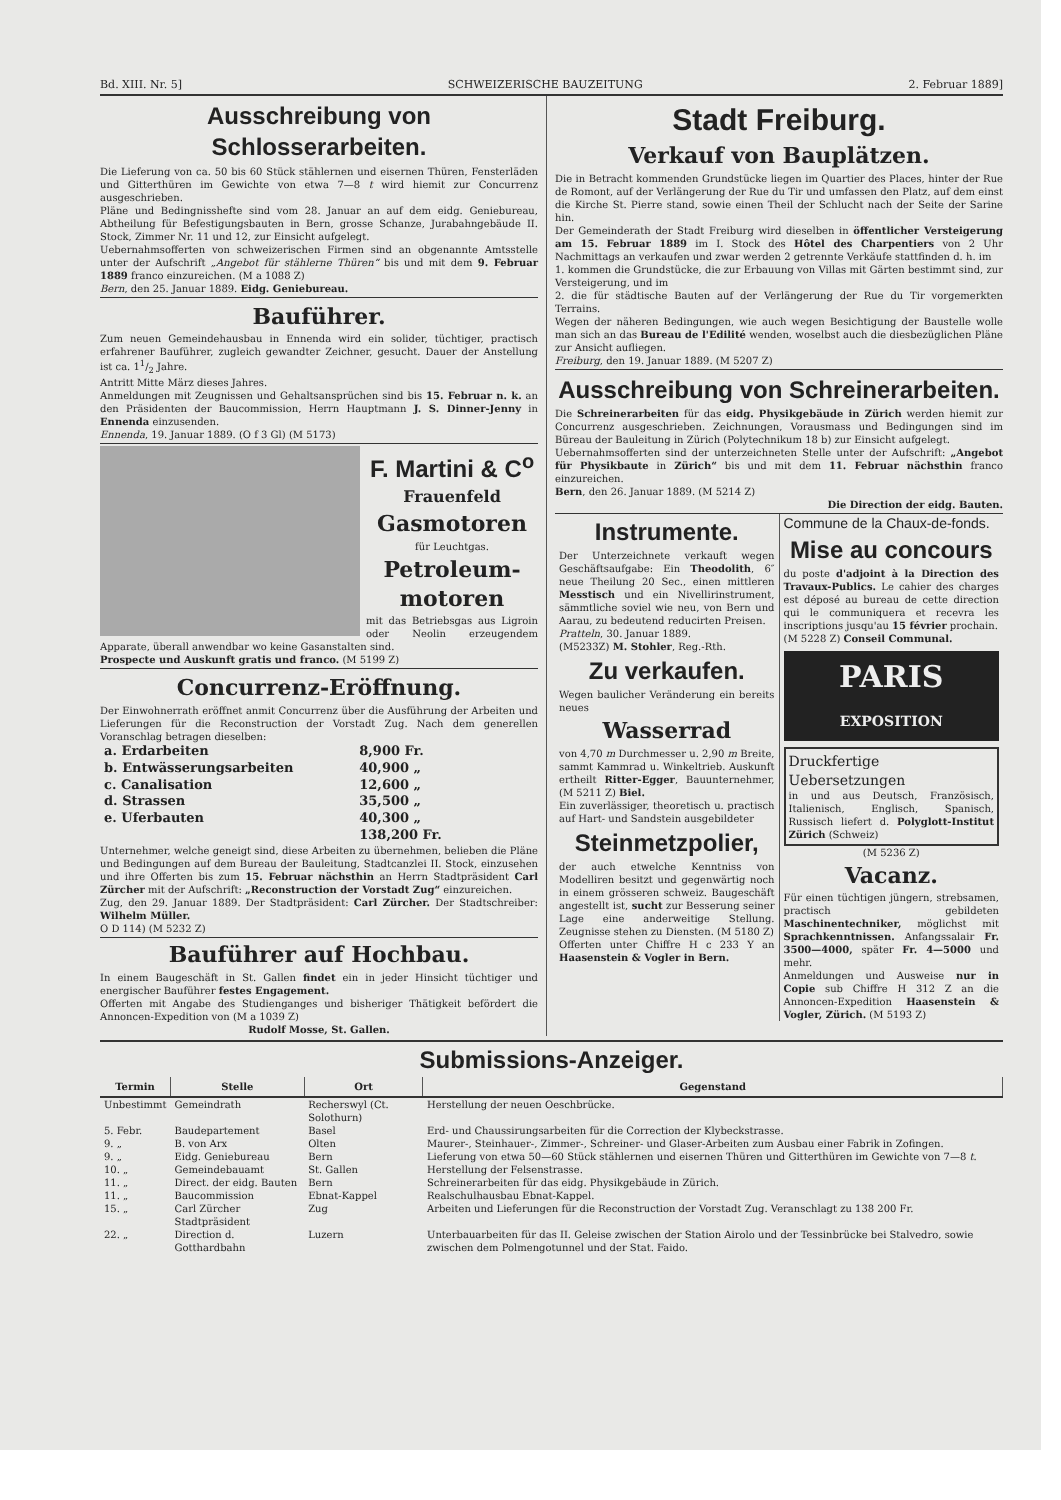Bd. XIII. Nr. 5] SCHWEIZERISCHE BAUZEITUNG 2. Februar 1889]
Ausschreibung von Schlosserarbeiten.
Die Lieferung von ca. 50 bis 60 Stück stählernen und eisernen Thüren, Fensterläden und Gitterthüren im Gewichte von etwa 7—8 t wird hiemit zur Concurrenz ausgeschrieben.
Pläne und Bedingnisshefte sind vom 28. Januar an auf dem eidg. Geniebureau, Abtheilung für Befestigungsbauten in Bern, grosse Schanze, Jurabahngebäude II. Stock, Zimmer Nr. 11 und 12, zur Einsicht aufgelegt.
Uebernahmsofferten von schweizerischen Firmen sind an obgenannte Amtsstelle unter der Aufschrift „Angebot für stählerne Thüren“ bis und mit dem 9. Februar 1889 franco einzureichen. (M a 1088 Z)
Bern, den 25. Januar 1889. Eidg. Geniebureau.
Bauführer.
Zum neuen Gemeindehausbau in Ennenda wird ein solider, tüchtiger, practisch erfahrener Bauführer, zugleich gewandter Zeichner, gesucht. Dauer der Anstellung ist ca. 11/2 Jahre.
Antritt Mitte März dieses Jahres.
Anmeldungen mit Zeugnissen und Gehaltsansprüchen sind bis 15. Februar n. k. an den Präsidenten der Baucommission, Herrn Hauptmann J. S. Dinner-Jenny in Ennenda einzusenden.
Ennenda, 19. Januar 1889. (O f 3 Gl) (M 5173)
F. Martini & C<sup>o</sup>
Frauenfeld
Gasmotoren
für Leuchtgas.
Petroleum-motoren
mit das Betriebsgas aus Ligroin oder Neolin erzeugendem Apparate, überall anwendbar wo keine Gasanstalten sind.
Prospecte und Auskunft gratis und franco. (M 5199 Z)
Concurrenz-Eröffnung.
Der Einwohnerrath eröffnet anmit Concurrenz über die Ausführung der Arbeiten und Lieferungen für die Reconstruction der Vorstadt Zug. Nach dem generellen Voranschlag betragen dieselben:
| a. Erdarbeiten | 8,900 Fr. |
| b. Entwässerungsarbeiten | 40,900 „ |
| c. Canalisation | 12,600 „ |
| d. Strassen | 35,500 „ |
| e. Uferbauten | 40,300 „ |
| | 138,200 Fr. |
Unternehmer, welche geneigt sind, diese Arbeiten zu übernehmen, belieben die Pläne und Bedingungen auf dem Bureau der Bauleitung, Stadtcanzlei II. Stock, einzusehen und ihre Offerten bis zum 15. Februar nächsthin an Herrn Stadtpräsident Carl Zürcher mit der Aufschrift: „Reconstruction der Vorstadt Zug“ einzureichen.
Zug, den 29. Januar 1889. Der Stadtpräsident: Carl Zürcher. Der Stadtschreiber: Wilhelm Müller.
O D 114) (M 5232 Z)
Bauführer auf Hochbau.
In einem Baugeschäft in St. Gallen findet ein in jeder Hinsicht tüchtiger und energischer Bauführer festes Engagement.
Offerten mit Angabe des Studienganges und bisheriger Thätigkeit befördert die Annoncen-Expedition von (M a 1039 Z)
Rudolf Mosse, St. Gallen.
Stadt Freiburg.
Verkauf von Bauplätzen.
Die in Betracht kommenden Grundstücke liegen im Quartier des Places, hinter der Rue de Romont, auf der Verlängerung der Rue du Tir und umfassen den Platz, auf dem einst die Kirche St. Pierre stand, sowie einen Theil der Schlucht nach der Seite der Sarine hin.
Der Gemeinderath der Stadt Freiburg wird dieselben in öffentlicher Versteigerung am 15. Februar 1889 im I. Stock des Hôtel des Charpentiers von 2 Uhr Nachmittags an verkaufen und zwar werden 2 getrennte Verkäufe stattfinden d. h. im
1. kommen die Grundstücke, die zur Erbauung von Villas mit Gärten bestimmt sind, zur Versteigerung, und im
2. die für städtische Bauten auf der Verlängerung der Rue du Tir vorgemerkten Terrains.
Wegen der näheren Bedingungen, wie auch wegen Besichtigung der Baustelle wolle man sich an das Bureau de l'Edilité wenden, woselbst auch die diesbezüglichen Pläne zur Ansicht aufliegen.
Freiburg, den 19. Januar 1889. (M 5207 Z)
Ausschreibung von Schreinerarbeiten.
Die Schreinerarbeiten für das eidg. Physikgebäude in Zürich werden hiemit zur Concurrenz ausgeschrieben. Zeichnungen, Vorausmass und Bedingungen sind im Büreau der Bauleitung in Zürich (Polytechnikum 18 b) zur Einsicht aufgelegt.
Uebernahmsofferten sind der unterzeichneten Stelle unter der Aufschrift: „Angebot für Physikbaute in Zürich“ bis und mit dem 11. Februar nächsthin franco einzureichen.
Bern, den 26. Januar 1889. (M 5214 Z)
Die Direction der eidg. Bauten.
Instrumente.
Der Unterzeichnete verkauft wegen Geschäftsaufgabe: Ein Theodolith, 6″ neue Theilung 20 Sec., einen mittleren Messtisch und ein Nivellirinstrument, sämmtliche soviel wie neu, von Bern und Aarau, zu bedeutend reducirten Preisen.
Pratteln, 30. Januar 1889.
(M5233Z) M. Stohler, Reg.-Rth.
Zu verkaufen.
Wegen baulicher Veränderung ein bereits neues
Wasserrad
von 4,70 m Durchmesser u. 2,90 m Breite, sammt Kammrad u. Winkeltrieb. Auskunft ertheilt Ritter-Egger, Bauunternehmer, (M 5211 Z) Biel.
Ein zuverlässiger, theoretisch u. practisch auf Hart- und Sandstein ausgebildeter
Steinmetzpolier,
der auch etwelche Kenntniss von Modelliren besitzt und gegenwärtig noch in einem grösseren schweiz. Baugeschäft angestellt ist, sucht zur Besserung seiner Lage eine anderweitige Stellung. Zeugnisse stehen zu Diensten. (M 5180 Z)
Offerten unter Chiffre H c 233 Y an Haasenstein & Vogler in Bern.
Commune de la Chaux-de-fonds.
Mise au concours
du poste d'adjoint à la Direction des Travaux-Publics. Le cahier des charges est déposé au bureau de cette direction qui le communiquera et recevra les inscriptions jusqu'au 15 février prochain.
(M 5228 Z) Conseil Communal.
PARIS
EXPOSITION
Druckfertige Uebersetzungen
in und aus Deutsch, Französisch, Italienisch, Englisch, Spanisch, Russisch liefert d. Polyglott-Institut Zürich (Schweiz)
(M 5236 Z)
Vacanz.
Für einen tüchtigen jüngern, strebsamen, practisch gebildeten Maschinentechniker, möglichst mit Sprachkenntnissen. Anfangssalair Fr. 3500—4000, später Fr. 4—5000 und mehr.
Anmeldungen und Ausweise nur in Copie sub Chiffre H 312 Z an die Annoncen-Expedition Haasenstein & Vogler, Zürich. (M 5193 Z)
Submissions-Anzeiger.
| Termin | Stelle | Ort | Gegenstand |
| --- | --- | --- | --- |
| Unbestimmt | Gemeindrath | Recherswyl (Ct. Solothurn) | Herstellung der neuen Oeschbrücke. |
| 5. Febr. | Baudepartement | Basel | Erd- und Chaussirungsarbeiten für die Correction der Klybeckstrasse. |
| 9. „ | B. von Arx | Olten | Maurer-, Steinhauer-, Zimmer-, Schreiner- und Glaser-Arbeiten zum Ausbau einer Fabrik in Zofingen. |
| 9. „ | Eidg. Geniebureau | Bern | Lieferung von etwa 50—60 Stück stählernen und eisernen Thüren und Gitterthüren im Gewichte von 7—8 t . |
| 10. „ | Gemeindebauamt | St. Gallen | Herstellung der Felsenstrasse. |
| 11. „ | Direct. der eidg. Bauten | Bern | Schreinerarbeiten für das eidg. Physikgebäude in Zürich. |
| 11. „ | Baucommission | Ebnat-Kappel | Realschulhausbau Ebnat-Kappel. |
| 15. „ | Carl Zürcher Stadtpräsident | Zug | Arbeiten und Lieferungen für die Reconstruction der Vorstadt Zug. Veranschlagt zu 138 200 Fr. |
| 22. „ | Direction d. Gotthardbahn | Luzern | Unterbauarbeiten für das II. Geleise zwischen der Station Airolo und der Tessinbrücke bei Stalvedro, sowie zwischen dem Polmengotunnel und der Stat. Faido. |